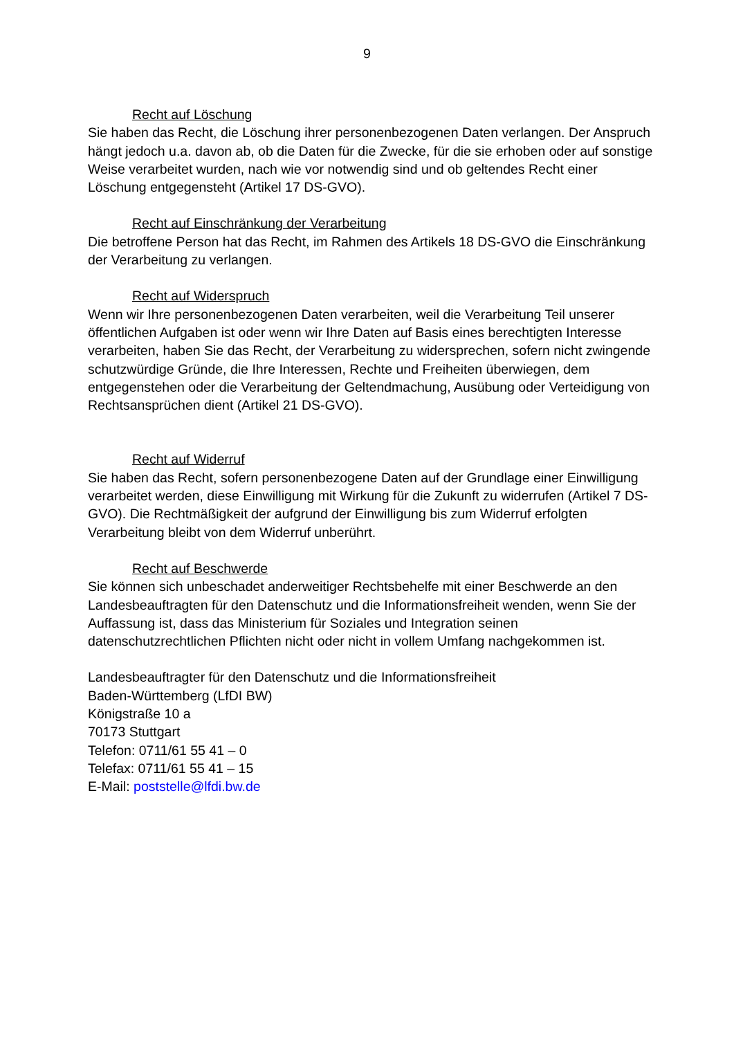9
Recht auf Löschung
Sie haben das Recht, die Löschung ihrer personenbezogenen Daten verlangen. Der Anspruch hängt jedoch u.a. davon ab, ob die Daten für die Zwecke, für die sie erhoben oder auf sonstige Weise verarbeitet wurden, nach wie vor notwendig sind und ob geltendes Recht einer Löschung entgegensteht (Artikel 17 DS-GVO).
Recht auf Einschränkung der Verarbeitung
Die betroffene Person hat das Recht, im Rahmen des Artikels 18 DS-GVO die Einschränkung der Verarbeitung zu verlangen.
Recht auf Widerspruch
Wenn wir Ihre personenbezogenen Daten verarbeiten, weil die Verarbeitung Teil unserer öffentlichen Aufgaben ist oder wenn wir Ihre Daten auf Basis eines berechtigten Interesse verarbeiten, haben Sie das Recht, der Verarbeitung zu widersprechen, sofern nicht zwingende schutzwürdige Gründe, die Ihre Interessen, Rechte und Freiheiten überwiegen, dem entgegenstehen oder die Verarbeitung der Geltendmachung, Ausübung oder Verteidigung von Rechtsansprüchen dient (Artikel 21 DS-GVO).
Recht auf Widerruf
Sie haben das Recht, sofern personenbezogene Daten auf der Grundlage einer Einwilligung verarbeitet werden, diese Einwilligung mit Wirkung für die Zukunft zu widerrufen (Artikel 7 DS-GVO). Die Rechtmäßigkeit der aufgrund der Einwilligung bis zum Widerruf erfolgten Verarbeitung bleibt von dem Widerruf unberührt.
Recht auf Beschwerde
Sie können sich unbeschadet anderweitiger Rechtsbehelfe mit einer Beschwerde an den Landesbeauftragten für den Datenschutz und die Informationsfreiheit wenden, wenn Sie der Auffassung ist, dass das Ministerium für Soziales und Integration seinen datenschutzrechtlichen Pflichten nicht oder nicht in vollem Umfang nachgekommen ist.
Landesbeauftragter für den Datenschutz und die Informationsfreiheit
Baden-Württemberg (LfDI BW)
Königstraße 10 a
70173 Stuttgart
Telefon: 0711/61 55 41 – 0
Telefax: 0711/61 55 41 – 15
E-Mail: poststelle@lfdi.bw.de